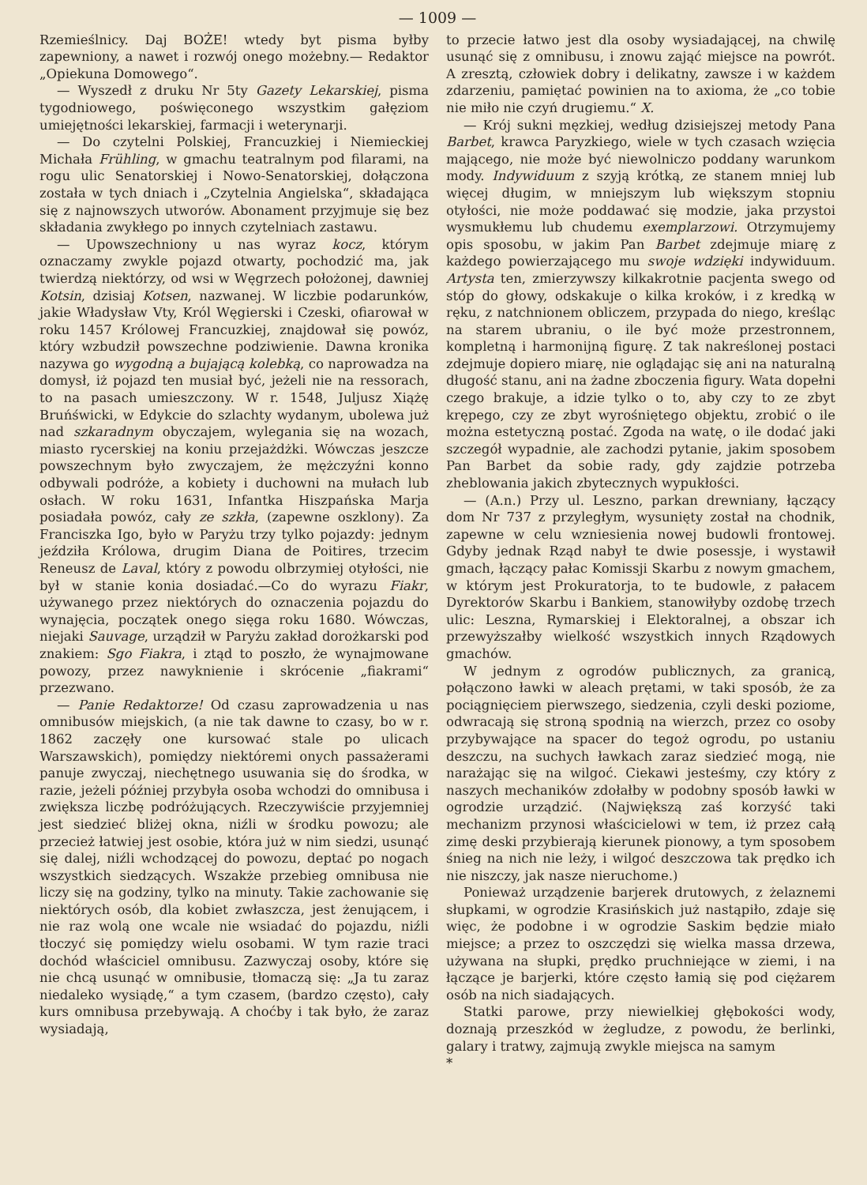— 1009 —
Rzemieślnicy. Daj BOŻE! wtedy byt pisma byłby zapewniony, a nawet i rozwój onego możebny.— Redaktor „Opiekuna Domowego“.
— Wyszedł z druku Nr 5ty Gazety Lekarskiej, pisma tygodniowego, poświęconego wszystkim gałęziom umiejętności lekarskiej, farmacji i weterynarji.
— Do czytelni Polskiej, Francuzkiej i Niemieckiej Michała Frühling, w gmachu teatralnym pod filarami, na rogu ulic Senatorskiej i Nowo-Senatorskiej, dołączona została w tych dniach i „Czytelnia Angielska“, składająca się z najnowszych utworów. Abonament przyjmuje się bez składania zwykłego po innych czytelniach zastawu.
— Upowszechniony u nas wyraz kocz, którym oznaczamy zwykle pojazd otwarty, pochodzić ma, jak twierdzą niektórzy, od wsi w Węgrzech położonej, dawniej Kotsin, dzisiaj Kotsen, nazwanej. W liczbie podarunków, jakie Władysław Vty, Król Węgierski i Czeski, ofiarował w roku 1457 Królowej Francuzkiej, znajdował się powóz, który wzbudził powszechne podziwienie. Dawna kronika nazywa go wygodną a bujającą kolebką, co naprowadza na domysł, iż pojazd ten musiał być, jeżeli nie na ressorach, to na pasach umieszczony. W r. 1548, Juljusz Xiążę Bruńświcki, w Edykcie do szlachty wydanym, ubolewa już nad szkaradnym obyczajem, wylegania się na wozach, miasto rycerskiej na koniu przejażdżki. Wówczas jeszcze powszechnym było zwyczajem, że mężczyźni konno odbywali podróże, a kobiety i duchowni na mułach lub osłach. W roku 1631, Infantka Hiszpańska Marja posiadała powóz, cały ze szkła, (zapewne oszklony). Za Franciszka Igo, było w Paryżu trzy tylko pojazdy: jednym jeździła Królowa, drugim Diana de Poitires, trzecim Reneusz de Laval, który z powodu olbrzymiej otyłości, nie był w stanie konia dosiadać.—Co do wyrazu Fiakr, używanego przez niektórych do oznaczenia pojazdu do wynajęcia, początek onego sięga roku 1680. Wówczas, niejaki Sauvage, urządził w Paryżu zakład dorożkarski pod znakiem: Sgo Fiakra, i ztąd to poszło, że wynajmowane powozy, przez nawyknienie i skrócenie „fiakrami“ przezwano.
— Panie Redaktorze! Od czasu zaprowadzenia u nas omnibusów miejskich, (a nie tak dawne to czasy, bo w r. 1862 zaczęły one kursować stale po ulicach Warszawskich), pomiędzy niektóremi onych passażerami panuje zwyczaj, niechętnego usuwania się do środka, w razie, jeżeli później przybyła osoba wchodzi do omnibusa i zwiększa liczbę podróżujących. Rzeczywiście przyjemniej jest siedzieć bliżej okna, niźli w środku powozu; ale przecież łatwiej jest osobie, która już w nim siedzi, usunąć się dalej, niźli wchodzącej do powozu, deptać po nogach wszystkich siedzących. Wszakże przebieg omnibusa nie liczy się na godziny, tylko na minuty. Takie zachowanie się niektórych osób, dla kobiet zwłaszcza, jest żenującem, i nie raz wolą one wcale nie wsiadać do pojazdu, niźli tłoczyć się pomiędzy wielu osobami. W tym razie traci dochód właściciel omnibusu. Zazwyczaj osoby, które się nie chcą usunąć w omnibusie, tłomaczą się: „Ja tu zaraz niedaleko wysiądę,“ a tym czasem, (bardzo często), cały kurs omnibusa przebywają. A choćby i tak było, że zaraz wysiadają,
to przecie łatwo jest dla osoby wysiadającej, na chwilę usunąć się z omnibusu, i znowu zająć miejsce na powrót. A zresztą, człowiek dobry i delikatny, zawsze i w każdem zdarzeniu, pamiętać powinien na to axioma, że „co tobie nie miło nie czyń drugiemu.“ X.
— Krój sukni męzkiej, według dzisiejszej metody Pana Barbet, krawca Paryzkiego, wiele w tych czasach wzięcia mającego, nie może być niewolniczo poddany warunkom mody. Indywiduum z szyją krótką, ze stanem mniej lub więcej długim, w mniejszym lub większym stopniu otyłości, nie może poddawać się modzie, jaka przystoi wysmukłemu lub chudemu exemplarzowi. Otrzymujemy opis sposobu, w jakim Pan Barbet zdejmuje miarę z każdego powierzającego mu swoje wdzięki indywiduum. Artysta ten, zmierzywszy kilkakrotnie pacjenta swego od stóp do głowy, odskakuje o kilka kroków, i z kredką w ręku, z natchnionem obliczem, przypada do niego, kreśląc na starem ubraniu, o ile być może przestronnem, kompletną i harmonijną figurę. Z tak nakreślonej postaci zdejmuje dopiero miarę, nie oglądając się ani na naturalną długość stanu, ani na żadne zboczenia figury. Wata dopełni czego brakuje, a idzie tylko o to, aby czy to ze zbyt krępego, czy ze zbyt wyrośniętego objektu, zrobić o ile można estetyczną postać. Zgoda na watę, o ile dodać jaki szczegół wypadnie, ale zachodzi pytanie, jakim sposobem Pan Barbet da sobie rady, gdy zajdzie potrzeba zheblowania jakich zbytecznych wypukłości.
— (A.n.) Przy ul. Leszno, parkan drewniany, łączący dom Nr 737 z przyległym, wysunięty został na chodnik, zapewne w celu wzniesienia nowej budowli frontowej. Gdyby jednak Rząd nabył te dwie posessje, i wystawił gmach, łączący pałac Komissji Skarbu z nowym gmachem, w którym jest Prokuratorja, to te budowle, z pałacem Dyrektorów Skarbu i Bankiem, stanowiłyby ozdobę trzech ulic: Leszna, Rymarskiej i Elektoralnej, a obszar ich przewyższałby wielkość wszystkich innych Rządowych gmachów.
W jednym z ogrodów publicznych, za granicą, połączono ławki w aleach prętami, w taki sposób, że za pociągnięciem pierwszego, siedzenia, czyli deski poziome, odwracają się stroną spodnią na wierzch, przez co osoby przybywające na spacer do tegoż ogrodu, po ustaniu deszczu, na suchych ławkach zaraz siedzieć mogą, nie narażając się na wilgoć. Ciekawi jesteśmy, czy który z naszych mechaników zdołałby w podobny sposób ławki w ogrodzie urządzić. (Największą zaś korzyść taki mechanizm przynosi właścicielowi w tem, iż przez całą zimę deski przybierają kierunek pionowy, a tym sposobem śnieg na nich nie leży, i wilgoć deszczowa tak prędko ich nie niszczy, jak nasze nieruchome.)
Ponieważ urządzenie barjerek drutowych, z żelaznemi słupkami, w ogrodzie Krasińskich już nastąpiło, zdaje się więc, że podobne i w ogrodzie Saskim będzie miało miejsce; a przez to oszczędzi się wielka massa drzewa, używana na słupki, prędko pruchniejące w ziemi, i na łączące je barjerki, które często łamią się pod ciężarem osób na nich siadających.
Statki parowe, przy niewielkiej głębokości wody, doznają przeszkód w żegludze, z powodu, że berlinki, galary i tratwy, zajmują zwykle miejsca na samym
*